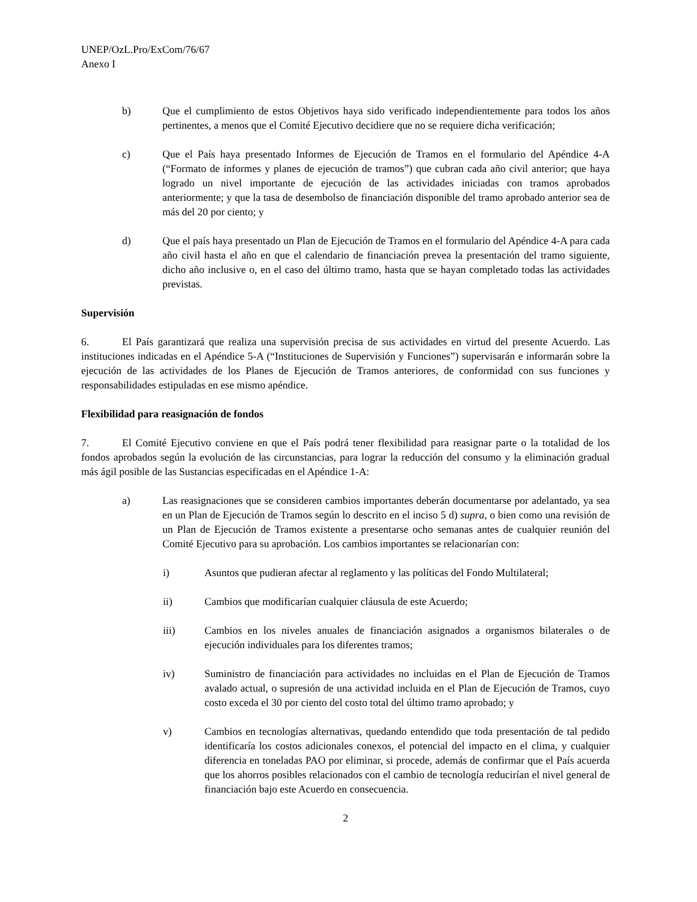UNEP/OzL.Pro/ExCom/76/67
Anexo I
b) Que el cumplimiento de estos Objetivos haya sido verificado independientemente para todos los años pertinentes, a menos que el Comité Ejecutivo decidiere que no se requiere dicha verificación;
c) Que el País haya presentado Informes de Ejecución de Tramos en el formulario del Apéndice 4-A (“Formato de informes y planes de ejecución de tramos”) que cubran cada año civil anterior; que haya logrado un nivel importante de ejecución de las actividades iniciadas con tramos aprobados anteriormente; y que la tasa de desembolso de financiación disponible del tramo aprobado anterior sea de más del 20 por ciento; y
d) Que el país haya presentado un Plan de Ejecución de Tramos en el formulario del Apéndice 4-A para cada año civil hasta el año en que el calendario de financiación prevea la presentación del tramo siguiente, dicho año inclusive o, en el caso del último tramo, hasta que se hayan completado todas las actividades previstas.
Supervisión
6. El País garantizará que realiza una supervisión precisa de sus actividades en virtud del presente Acuerdo. Las instituciones indicadas en el Apéndice 5-A (“Instituciones de Supervisión y Funciones”) supervisarán e informarán sobre la ejecución de las actividades de los Planes de Ejecución de Tramos anteriores, de conformidad con sus funciones y responsabilidades estipuladas en ese mismo apéndice.
Flexibilidad para reasignación de fondos
7. El Comité Ejecutivo conviene en que el País podrá tener flexibilidad para reasignar parte o la totalidad de los fondos aprobados según la evolución de las circunstancias, para lograr la reducción del consumo y la eliminación gradual más ágil posible de las Sustancias especificadas en el Apéndice 1-A:
a) Las reasignaciones que se consideren cambios importantes deberán documentarse por adelantado, ya sea en un Plan de Ejecución de Tramos según lo descrito en el inciso 5 d) supra, o bien como una revisión de un Plan de Ejecución de Tramos existente a presentarse ocho semanas antes de cualquier reunión del Comité Ejecutivo para su aprobación. Los cambios importantes se relacionarían con:
i) Asuntos que pudieran afectar al reglamento y las políticas del Fondo Multilateral;
ii) Cambios que modificarían cualquier cláusula de este Acuerdo;
iii) Cambios en los niveles anuales de financiación asignados a organismos bilaterales o de ejecución individuales para los diferentes tramos;
iv) Suministro de financiación para actividades no incluidas en el Plan de Ejecución de Tramos avalado actual, o supresión de una actividad incluida en el Plan de Ejecución de Tramos, cuyo costo exceda el 30 por ciento del costo total del último tramo aprobado; y
v) Cambios en tecnologías alternativas, quedando entendido que toda presentación de tal pedido identificaría los costos adicionales conexos, el potencial del impacto en el clima, y cualquier diferencia en toneladas PAO por eliminar, si procede, además de confirmar que el País acuerda que los ahorros posibles relacionados con el cambio de tecnología reducirían el nivel general de financiación bajo este Acuerdo en consecuencia.
2